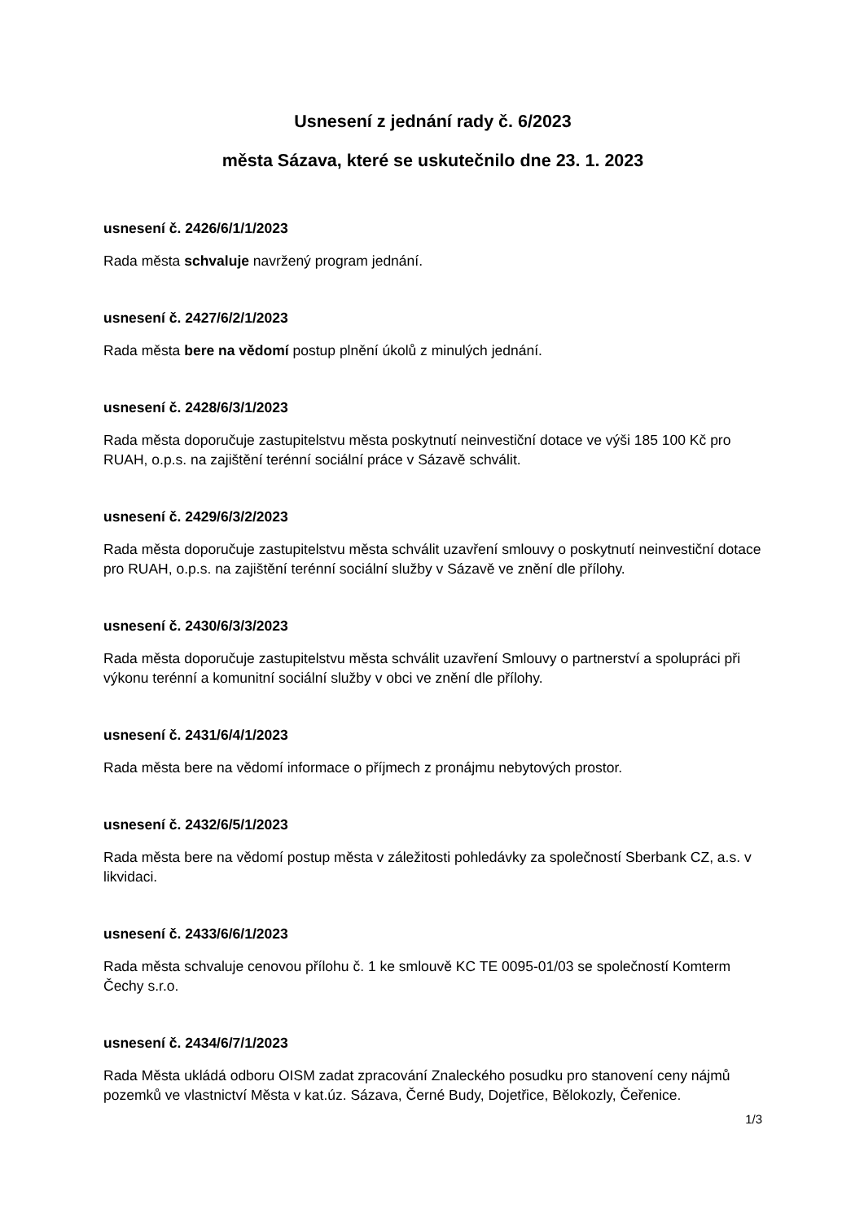Usnesení z jednání rady č. 6/2023
města Sázava, které se uskutečnilo dne 23. 1. 2023
usnesení č. 2426/6/1/1/2023
Rada města schvaluje navržený program jednání.
usnesení č. 2427/6/2/1/2023
Rada města bere na vědomí postup plnění úkolů z minulých jednání.
usnesení č. 2428/6/3/1/2023
Rada města doporučuje zastupitelstvu města poskytnutí neinvestiční dotace ve výši 185 100 Kč pro RUAH, o.p.s. na zajištění terénní sociální práce v Sázavě schválit.
usnesení č. 2429/6/3/2/2023
Rada města doporučuje zastupitelstvu města schválit uzavření smlouvy o poskytnutí neinvestiční dotace pro RUAH, o.p.s. na zajištění terénní sociální služby v Sázavě ve znění dle přílohy.
usnesení č. 2430/6/3/3/2023
Rada města doporučuje zastupitelstvu města schválit uzavření Smlouvy o partnerství a spolupráci při výkonu terénní a komunitní sociální služby v obci ve znění dle přílohy.
usnesení č. 2431/6/4/1/2023
Rada města bere na vědomí informace o příjmech z pronájmu nebytových prostor.
usnesení č. 2432/6/5/1/2023
Rada města bere na vědomí postup města v záležitosti pohledávky za společností Sberbank CZ, a.s. v likvidaci.
usnesení č. 2433/6/6/1/2023
Rada města schvaluje cenovou přílohu č. 1 ke smlouvě KC TE 0095-01/03 se společností Komterm Čechy s.r.o.
usnesení č. 2434/6/7/1/2023
Rada Města ukládá odboru OISM zadat zpracování Znaleckého posudku pro stanovení ceny nájmů pozemků ve vlastnictví Města v kat.úz. Sázava, Černé Budy, Dojetřice, Bělokozly, Čeřenice.
1/3